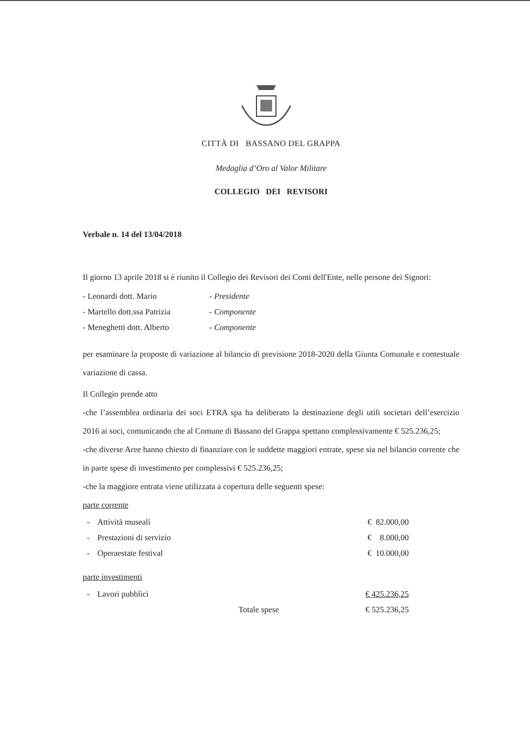CITTÀ DI BASSANO DEL GRAPPA
Medaglia d’Oro al Valor Militare
COLLEGIO DEI REVISORI
Verbale n. 14 del 13/04/2018
Il giorno 13 aprile 2018 si è riunito il Collegio dei Revisori dei Conti dell'Ente, nelle persone dei Signori:
| - Leonardi dott. Mario | - Presidente |
| - Martello dott.ssa Patrizia | - Componente |
| - Meneghetti dott. Alberto | - Componente |
per esaminare la proposte di variazione al bilancio di previsione 2018-2020 della Giunta Comunale e contestuale variazione di cassa.
Il Collegio prende atto
-che l’assemblea ordinaria dei soci ETRA spa ha deliberato la destinazione degli utili societari dell’esercizio 2016 ai soci, comunicando che al Comune di Bassano del Grappa spettano complessivamente € 525.236,25;
-che diverse Aree hanno chiesto di finanziare con le suddette maggiori entrate, spese sia nel bilancio corrente che in parte spese di investimento per complessivi € 525.236,25;
-che la maggiore entrata viene utilizzata a copertura delle seguenti spese:
parte corrente
| - | Attività museali | | € 82.000,00 |
| - | Prestazioni di servizio | | € 8.000,00 |
| - | Operaestate festival | | € 10.000,00 |
parte investimenti
| - | Lavori pubblici | | € 425.236,25 |
| | | Totale spese | € 525.236,25 |